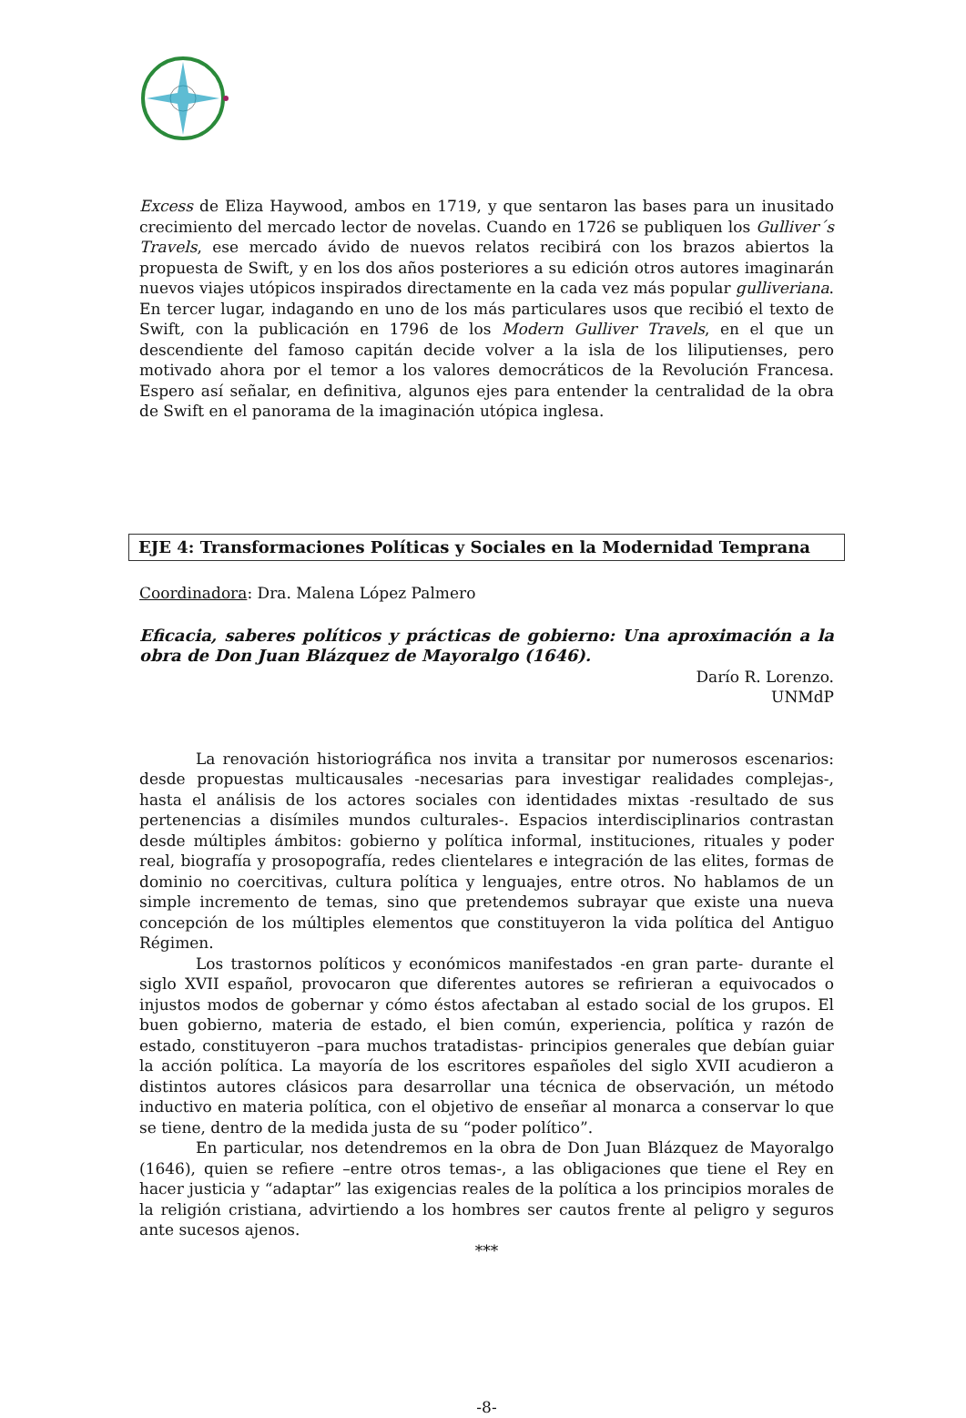Excess de Eliza Haywood, ambos en 1719, y que sentaron las bases para un inusitado crecimiento del mercado lector de novelas. Cuando en 1726 se publiquen los Gulliver´s Travels, ese mercado ávido de nuevos relatos recibirá con los brazos abiertos la propuesta de Swift, y en los dos años posteriores a su edición otros autores imaginarán nuevos viajes utópicos inspirados directamente en la cada vez más popular gulliveriana. En tercer lugar, indagando en uno de los más particulares usos que recibió el texto de Swift, con la publicación en 1796 de los Modern Gulliver Travels, en el que un descendiente del famoso capitán decide volver a la isla de los liliputienses, pero motivado ahora por el temor a los valores democráticos de la Revolución Francesa. Espero así señalar, en definitiva, algunos ejes para entender la centralidad de la obra de Swift en el panorama de la imaginación utópica inglesa.
EJE 4: Transformaciones Políticas y Sociales en la Modernidad Temprana
Coordinadora: Dra. Malena López Palmero
Eficacia, saberes políticos y prácticas de gobierno: Una aproximación a la obra de Don Juan Blázquez de Mayoralgo (1646).
Darío R. Lorenzo.
UNMdP
La renovación historiográfica nos invita a transitar por numerosos escenarios: desde propuestas multicausales -necesarias para investigar realidades complejas-, hasta el análisis de los actores sociales con identidades mixtas -resultado de sus pertenencias a disímiles mundos culturales-. Espacios interdisciplinarios contrastan desde múltiples ámbitos: gobierno y política informal, instituciones, rituales y poder real, biografía y prosopografía, redes clientelares e integración de las elites, formas de dominio no coercitivas, cultura política y lenguajes, entre otros. No hablamos de un simple incremento de temas, sino que pretendemos subrayar que existe una nueva concepción de los múltiples elementos que constituyeron la vida política del Antiguo Régimen.
Los trastornos políticos y económicos manifestados -en gran parte- durante el siglo XVII español, provocaron que diferentes autores se refirieran a equivocados o injustos modos de gobernar y cómo éstos afectaban al estado social de los grupos. El buen gobierno, materia de estado, el bien común, experiencia, política y razón de estado, constituyeron –para muchos tratadistas- principios generales que debían guiar la acción política. La mayoría de los escritores españoles del siglo XVII acudieron a distintos autores clásicos para desarrollar una técnica de observación, un método inductivo en materia política, con el objetivo de enseñar al monarca a conservar lo que se tiene, dentro de la medida justa de su “poder político”.
En particular, nos detendremos en la obra de Don Juan Blázquez de Mayoralgo (1646), quien se refiere –entre otros temas-, a las obligaciones que tiene el Rey en hacer justicia y “adaptar” las exigencias reales de la política a los principios morales de la religión cristiana, advirtiendo a los hombres ser cautos frente al peligro y seguros ante sucesos ajenos.
***
-8-